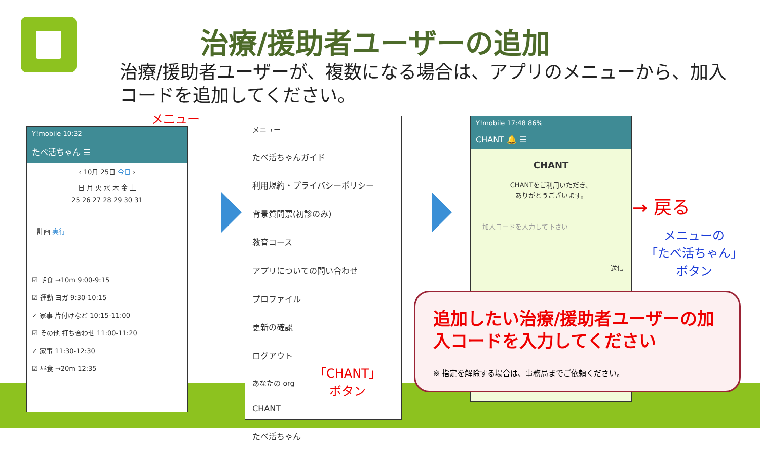治療/援助者ユーザーの追加
治療/援助者ユーザーが、複数になる場合は、アプリのメニューから、加入コードを追加してください。
メニュー
Y!mobile 10:32
たべ活ちゃん ☰
‹ 10月 25日 今日 ›
日 月 火 水 木 金 土
25 26 27 28 29 30 31
計画 実行
☑ 朝食 →10m 9:00-9:15
☑ 運動 ヨガ 9:30-10:15
✓ 家事 片付けなど 10:15-11:00
☑ その他 打ち合わせ 11:00-11:20
✓ 家事 11:30-12:30
☑ 昼食 →20m 12:35
メニュー
たべ活ちゃんガイド
利用規約・プライバシーポリシー
背景質問票(初診のみ)
教育コース
アプリについての問い合わせ
プロファイル
更新の確認
ログアウト
あなたの org
CHANT
たべ活ちゃん
「CHANT」
ボタン
Y!mobile 17:48 86%
CHANT 🔔 ☰
CHANT
CHANTをご利用いただき、
ありがとうございます。
加入コードを入力して下さい
送信
→ 戻る
メニューの
「たべ活ちゃん」
ボタン
追加したい治療/援助者ユーザーの加入コードを入力してください
※ 指定を解除する場合は、事務局までご依頼ください。